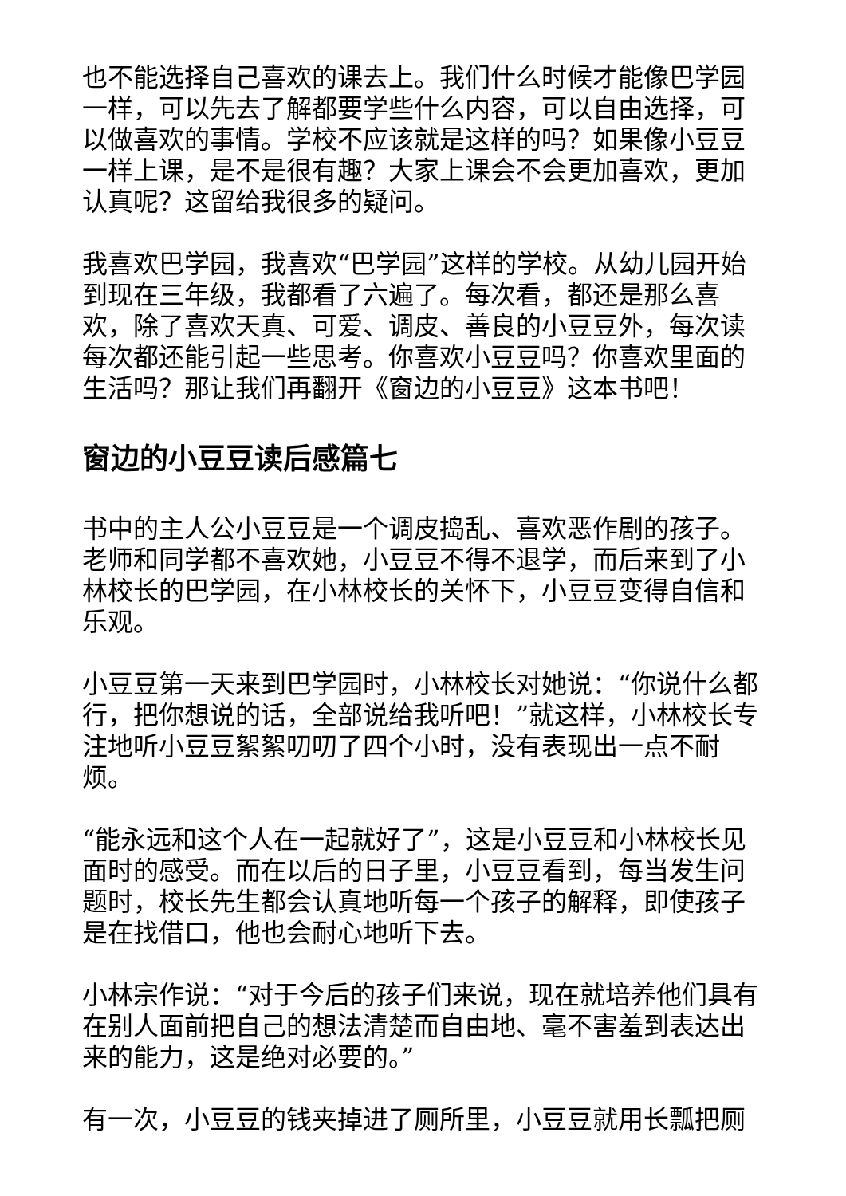也不能选择自己喜欢的课去上。我们什么时候才能像巴学园一样，可以先去了解都要学些什么内容，可以自由选择，可以做喜欢的事情。学校不应该就是这样的吗？如果像小豆豆一样上课，是不是很有趣？大家上课会不会更加喜欢，更加认真呢？这留给我很多的疑问。
我喜欢巴学园，我喜欢“巴学园”这样的学校。从幼儿园开始到现在三年级，我都看了六遍了。每次看，都还是那么喜欢，除了喜欢天真、可爱、调皮、善良的小豆豆外，每次读每次都还能引起一些思考。你喜欢小豆豆吗？你喜欢里面的生活吗？那让我们再翻开《窗边的小豆豆》这本书吧！
窗边的小豆豆读后感篇七
书中的主人公小豆豆是一个调皮捣乱、喜欢恶作剧的孩子。老师和同学都不喜欢她，小豆豆不得不退学，而后来到了小林校长的巴学园，在小林校长的关怀下，小豆豆变得自信和乐观。
小豆豆第一天来到巴学园时，小林校长对她说：“你说什么都行，把你想说的话，全部说给我听吧！”就这样，小林校长专注地听小豆豆絮絮叨叨了四个小时，没有表现出一点不耐烦。
“能永远和这个人在一起就好了”，这是小豆豆和小林校长见面时的感受。而在以后的日子里，小豆豆看到，每当发生问题时，校长先生都会认真地听每一个孩子的解释，即使孩子是在找借口，他也会耐心地听下去。
小林宗作说：“对于今后的孩子们来说，现在就培养他们具有在别人面前把自己的想法清楚而自由地、毫不害羞到表达出来的能力，这是绝对必要的。”
有一次，小豆豆的钱夹掉进了厕所里，小豆豆就用长瓢把厕